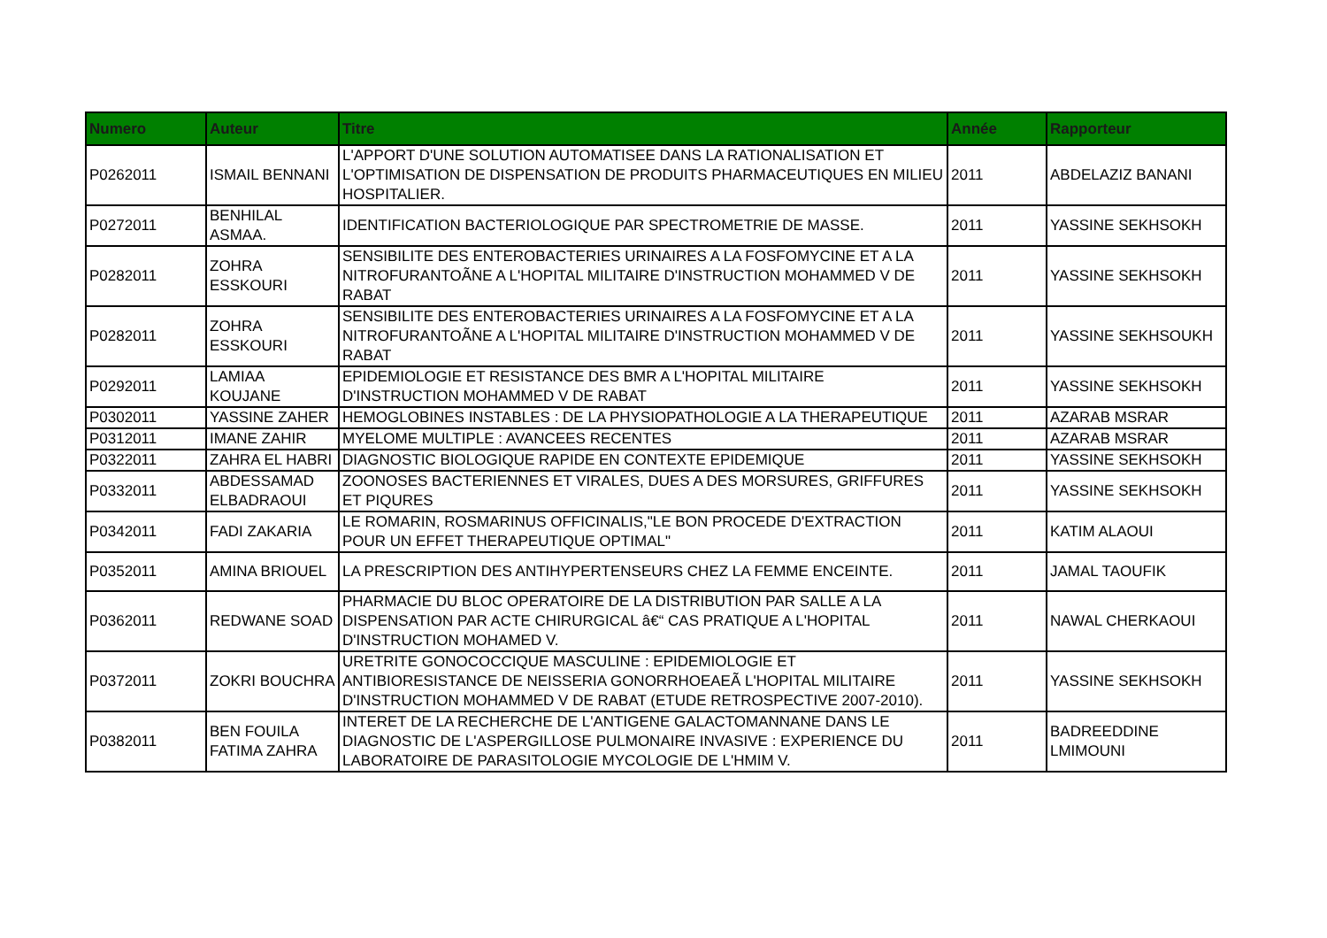| Numero | Auteur | Titre | Année | Rapporteur |
| --- | --- | --- | --- | --- |
| P0262011 | ISMAIL BENNANI | L'APPORT D'UNE SOLUTION AUTOMATISEE DANS LA RATIONALISATION ET L'OPTIMISATION DE DISPENSATION DE PRODUITS PHARMACEUTIQUES EN MILIEU HOSPITALIER. | 2011 | ABDELAZIZ BANANI |
| P0272011 | BENHILAL ASMAA. | IDENTIFICATION BACTERIOLOGIQUE PAR SPECTROMETRIE DE MASSE. | 2011 | YASSINE SEKHSOKH |
| P0282011 | ZOHRA ESSKOURI | SENSIBILITE DES ENTEROBACTERIES URINAIRES A LA FOSFOMYCINE ET A LA NITROFURANTOÃNE A L'HOPITAL MILITAIRE D'INSTRUCTION MOHAMMED V DE RABAT | 2011 | YASSINE SEKHSOKH |
| P0282011 | ZOHRA ESSKOURI | SENSIBILITE DES ENTEROBACTERIES URINAIRES A LA FOSFOMYCINE ET A LA NITROFURANTOÃNE A L'HOPITAL MILITAIRE D'INSTRUCTION MOHAMMED V DE RABAT | 2011 | YASSINE SEKHSOUKH |
| P0292011 | LAMIAA KOUJANE | EPIDEMIOLOGIE ET RESISTANCE DES BMR A L'HOPITAL MILITAIRE D'INSTRUCTION MOHAMMED V DE RABAT | 2011 | YASSINE SEKHSOKH |
| P0302011 | YASSINE ZAHER | HEMOGLOBINES INSTABLES : DE LA PHYSIOPATHOLOGIE A LA THERAPEUTIQUE | 2011 | AZARAB MSRAR |
| P0312011 | IMANE ZAHIR | MYELOME MULTIPLE : AVANCEES RECENTES | 2011 | AZARAB MSRAR |
| P0322011 | ZAHRA EL HABRI | DIAGNOSTIC BIOLOGIQUE RAPIDE EN CONTEXTE EPIDEMIQUE | 2011 | YASSINE SEKHSOKH |
| P0332011 | ABDESSAMAD ELBADRAOUI | ZOONOSES BACTERIENNES ET VIRALES, DUES A DES MORSURES, GRIFFURES ET PIQURES | 2011 | YASSINE SEKHSOKH |
| P0342011 | FADI ZAKARIA | LE ROMARIN, ROSMARINUS OFFICINALIS,"LE BON PROCEDE D'EXTRACTION POUR UN EFFET THERAPEUTIQUE OPTIMAL" | 2011 | KATIM ALAOUI |
| P0352011 | AMINA BRIOUEL | LA PRESCRIPTION DES ANTIHYPERTENSEURS CHEZ LA FEMME ENCEINTE. | 2011 | JAMAL TAOUFIK |
| P0362011 | REDWANE SOAD | PHARMACIE DU BLOC OPERATOIRE DE LA DISTRIBUTION PAR SALLE A LA DISPENSATION PAR ACTE CHIRURGICAL â€“ CAS PRATIQUE A L'HOPITAL D'INSTRUCTION MOHAMED V. | 2011 | NAWAL CHERKAOUI |
| P0372011 | ZOKRI BOUCHRA | URETRITE GONOCOCCIQUE MASCULINE : EPIDEMIOLOGIE ET ANTIBIORESISTANCE DE NEISSERIA GONORRHOEAEÃ L'HOPITAL MILITAIRE D'INSTRUCTION MOHAMMED V DE RABAT (ETUDE RETROSPECTIVE 2007-2010). | 2011 | YASSINE SEKHSOKH |
| P0382011 | BEN FOUILA FATIMA ZAHRA | INTERET DE LA RECHERCHE DE L'ANTIGENE GALACTOMANNANE DANS LE DIAGNOSTIC DE L'ASPERGILLOSE PULMONAIRE INVASIVE : EXPERIENCE DU LABORATOIRE DE PARASITOLOGIE MYCOLOGIE DE L'HMIM V. | 2011 | BADREEDDINE LMIMOUNI |